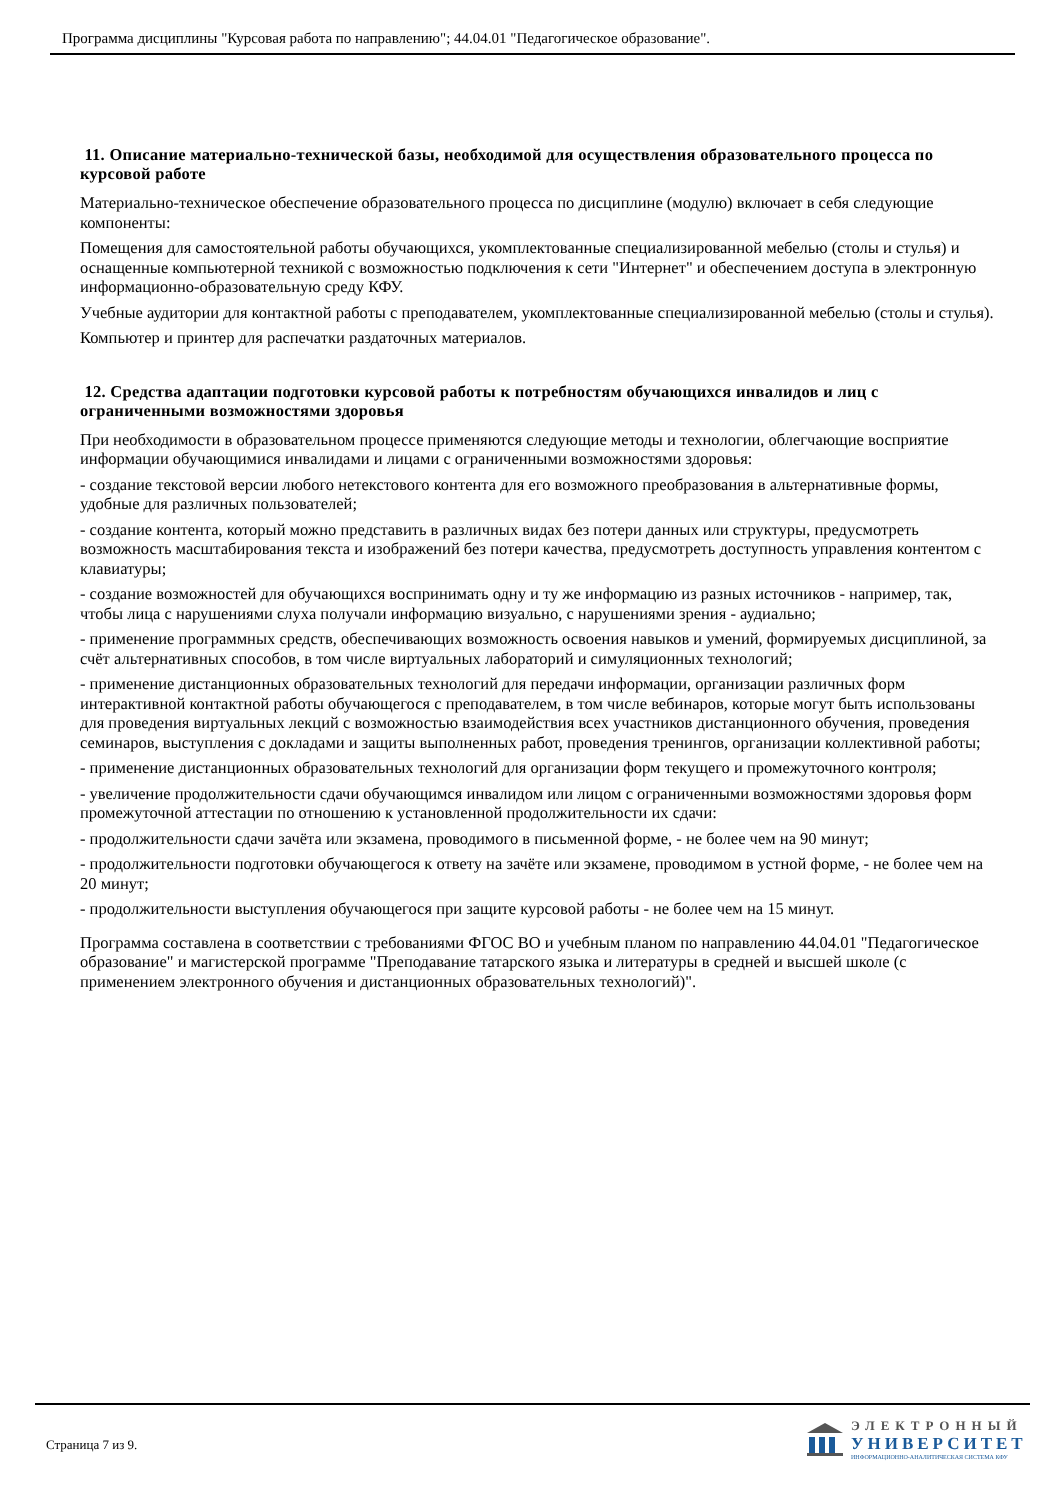Программа дисциплины "Курсовая работа по направлению"; 44.04.01 "Педагогическое образование".
11. Описание материально-технической базы, необходимой для осуществления образовательного процесса по курсовой работе
Материально-техническое обеспечение образовательного процесса по дисциплине (модулю) включает в себя следующие компоненты:
Помещения для самостоятельной работы обучающихся, укомплектованные специализированной мебелью (столы и стулья) и оснащенные компьютерной техникой с возможностью подключения к сети "Интернет" и обеспечением доступа в электронную информационно-образовательную среду КФУ.
Учебные аудитории для контактной работы с преподавателем, укомплектованные специализированной мебелью (столы и стулья).
Компьютер и принтер для распечатки раздаточных материалов.
12. Средства адаптации подготовки курсовой работы к потребностям обучающихся инвалидов и лиц с ограниченными возможностями здоровья
При необходимости в образовательном процессе применяются следующие методы и технологии, облегчающие восприятие информации обучающимися инвалидами и лицами с ограниченными возможностями здоровья:
- создание текстовой версии любого нетекстового контента для его возможного преобразования в альтернативные формы, удобные для различных пользователей;
- создание контента, который можно представить в различных видах без потери данных или структуры, предусмотреть возможность масштабирования текста и изображений без потери качества, предусмотреть доступность управления контентом с клавиатуры;
- создание возможностей для обучающихся воспринимать одну и ту же информацию из разных источников - например, так, чтобы лица с нарушениями слуха получали информацию визуально, с нарушениями зрения - аудиально;
- применение программных средств, обеспечивающих возможность освоения навыков и умений, формируемых дисциплиной, за счёт альтернативных способов, в том числе виртуальных лабораторий и симуляционных технологий;
- применение дистанционных образовательных технологий для передачи информации, организации различных форм интерактивной контактной работы обучающегося с преподавателем, в том числе вебинаров, которые могут быть использованы для проведения виртуальных лекций с возможностью взаимодействия всех участников дистанционного обучения, проведения семинаров, выступления с докладами и защиты выполненных работ, проведения тренингов, организации коллективной работы;
- применение дистанционных образовательных технологий для организации форм текущего и промежуточного контроля;
- увеличение продолжительности сдачи обучающимся инвалидом или лицом с ограниченными возможностями здоровья форм промежуточной аттестации по отношению к установленной продолжительности их сдачи:
- продолжительности сдачи зачёта или экзамена, проводимого в письменной форме, - не более чем на 90 минут;
- продолжительности подготовки обучающегося к ответу на зачёте или экзамене, проводимом в устной форме, - не более чем на 20 минут;
- продолжительности выступления обучающегося при защите курсовой работы - не более чем на 15 минут.
Программа составлена в соответствии с требованиями ФГОС ВО и учебным планом по направлению 44.04.01 "Педагогическое образование" и магистерской программе "Преподавание татарского языка и литературы в средней и высшей школе (с применением электронного обучения и дистанционных образовательных технологий)".
Страница 7 из 9.
ЭЛЕКТРОННЫЙ
УНИВЕРСИТЕТ
ИНФОРМАЦИОННО-АНАЛИТИЧЕСКАЯ СИСТЕМА КФУ